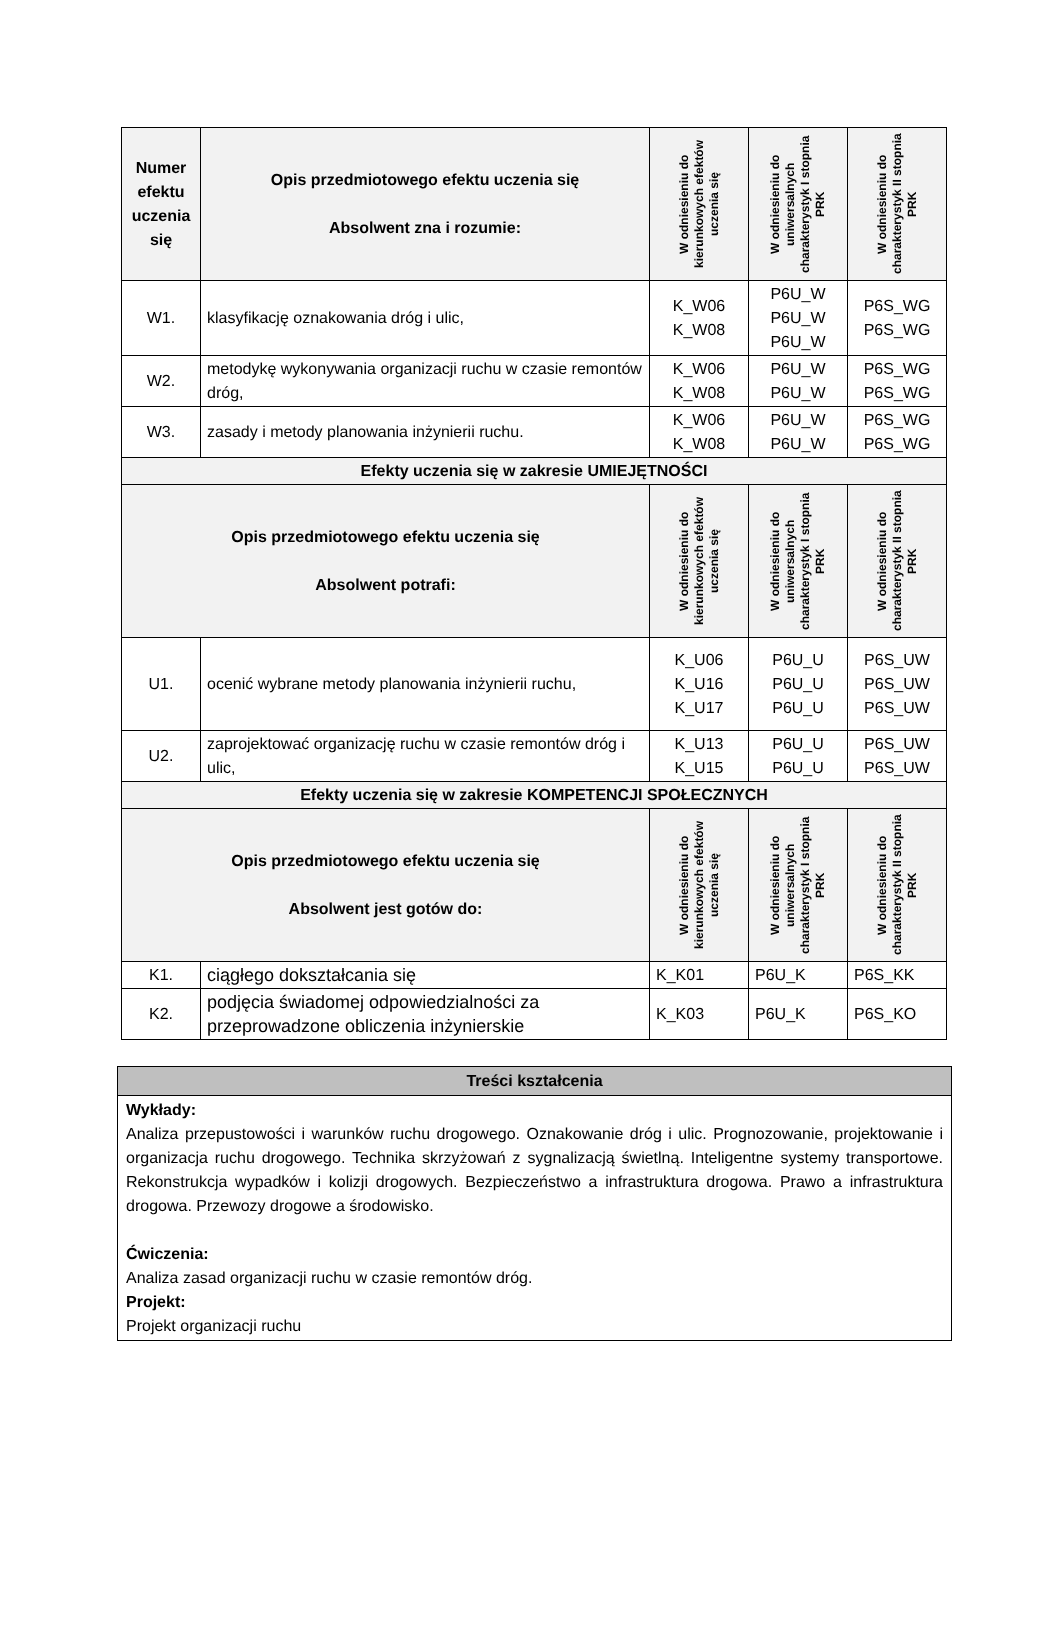| Numer efektu uczenia się | Opis przedmiotowego efektu uczenia się Absolwent zna i rozumie: | W odniesieniu do kierunkowych efektów uczenia się | W odniesieniu do uniwersalnych charakterystyk I stopnia PRK | W odniesieniu do charakterystyk II stopnia PRK |
| --- | --- | --- | --- | --- |
| W1. | klasyfikację oznakowania dróg i ulic, | K_W06 K_W08 | P6U_W P6U_W P6U_W | P6S_WG P6S_WG |
| W2. | metodykę wykonywania organizacji ruchu w czasie remontów dróg, | K_W06 K_W08 | P6U_W P6U_W | P6S_WG P6S_WG |
| W3. | zasady i metody planowania inżynierii ruchu. | K_W06 K_W08 | P6U_W P6U_W | P6S_WG P6S_WG |
| Efekty uczenia się w zakresie UMIEJĘTNOŚCI | | | | |
| Opis przedmiotowego efektu uczenia się Absolwent potrafi: | | W odniesieniu do kierunkowych efektów uczenia się | W odniesieniu do uniwersalnych charakterystyk I stopnia PRK | W odniesieniu do charakterystyk II stopnia PRK |
| U1. | ocenić wybrane metody planowania inżynierii ruchu, | K_U06 K_U16 K_U17 | P6U_U P6U_U P6U_U | P6S_UW P6S_UW P6S_UW |
| U2. | zaprojektować organizację ruchu w czasie remontów dróg i ulic, | K_U13 K_U15 | P6U_U P6U_U | P6S_UW P6S_UW |
| Efekty uczenia się w zakresie KOMPETENCJI SPOŁECZNYCH | | | | |
| Opis przedmiotowego efektu uczenia się Absolwent jest gotów do: | | W odniesieniu do kierunkowych efektów uczenia się | W odniesieniu do uniwersalnych charakterystyk I stopnia PRK | W odniesieniu do charakterystyk II stopnia PRK |
| K1. | ciągłego dokształcania się | K_K01 | P6U_K | P6S_KK |
| K2. | podjęcia świadomej odpowiedzialności za przeprowadzone obliczenia inżynierskie | K_K03 | P6U_K | P6S_KO |
| Treści kształcenia |
| Wykłady: Analiza przepustowości i warunków ruchu drogowego. Oznakowanie dróg i ulic. Prognozowanie, projektowanie i organizacja ruchu drogowego. Technika skrzyżowań z sygnalizacją świetlną. Inteligentne systemy transportowe. Rekonstrukcja wypadków i kolizji drogowych. Bezpieczeństwo a infrastruktura drogowa. Prawo a infrastruktura drogowa. Przewozy drogowe a środowisko. Ćwiczenia: Analiza zasad organizacji ruchu w czasie remontów dróg. Projekt: Projekt organizacji ruchu |